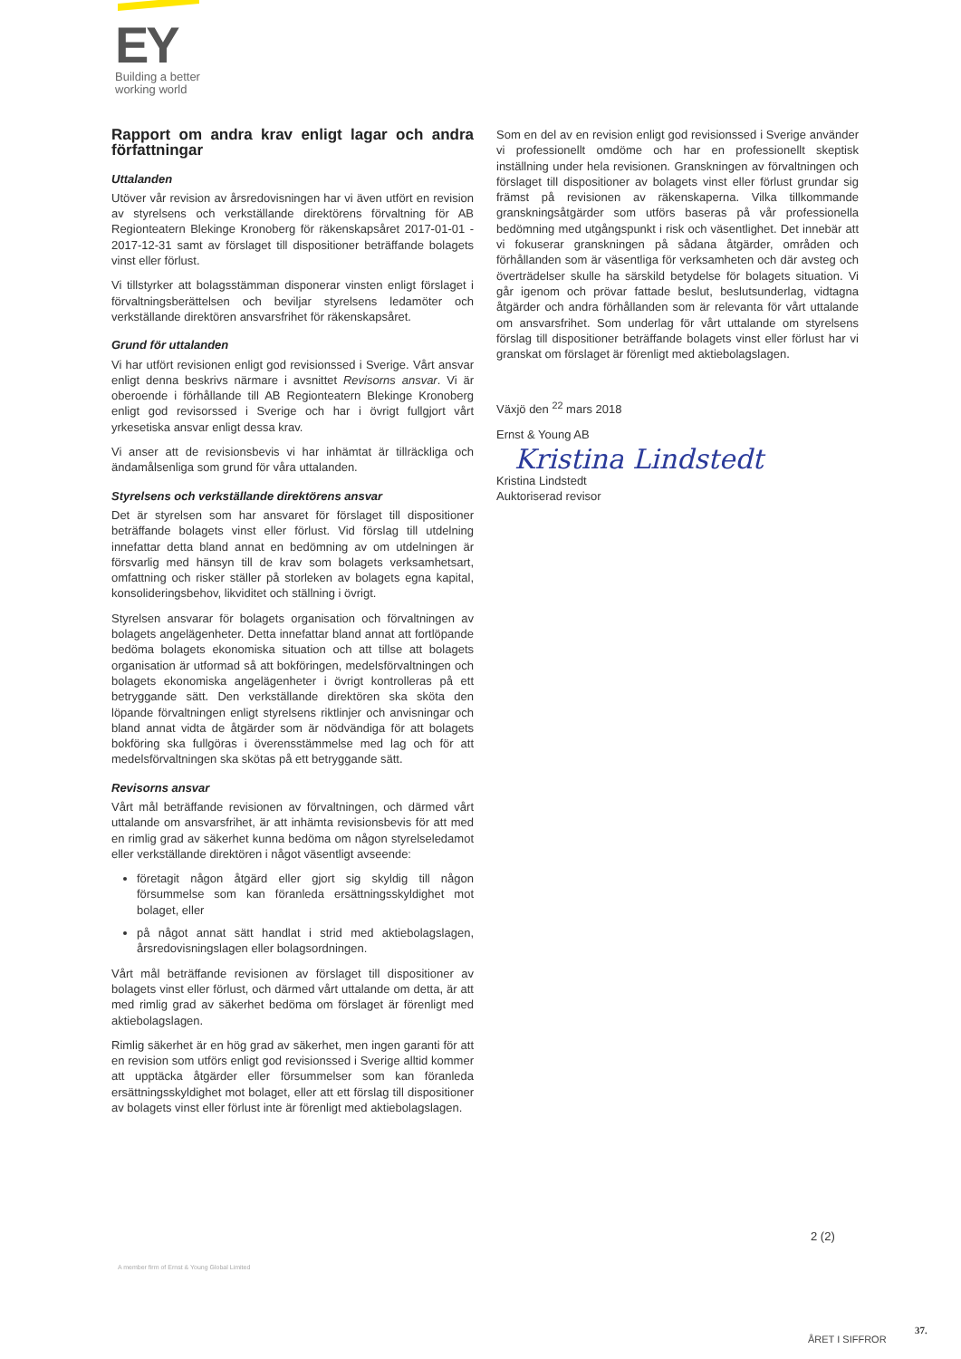EY
Building a better
working world
Rapport om andra krav enligt lagar och andra författningar
Uttalanden
Utöver vår revision av årsredovisningen har vi även utfört en revision av styrelsens och verkställande direktörens förvaltning för AB Regionteatern Blekinge Kronoberg för räkenskapsåret 2017-01-01 - 2017-12-31 samt av förslaget till dispositioner beträffande bolagets vinst eller förlust.
Vi tillstyrker att bolagsstämman disponerar vinsten enligt förslaget i förvaltningsberättelsen och beviljar styrelsens ledamöter och verkställande direktören ansvarsfrihet för räkenskapsåret.
Grund för uttalanden
Vi har utfört revisionen enligt god revisionssed i Sverige. Vårt ansvar enligt denna beskrivs närmare i avsnittet Revisorns ansvar. Vi är oberoende i förhållande till AB Regionteatern Blekinge Kronoberg enligt god revisorssed i Sverige och har i övrigt fullgjort vårt yrkesetiska ansvar enligt dessa krav.
Vi anser att de revisionsbevis vi har inhämtat är tillräckliga och ändamålsenliga som grund för våra uttalanden.
Styrelsens och verkställande direktörens ansvar
Det är styrelsen som har ansvaret för förslaget till dispositioner beträffande bolagets vinst eller förlust. Vid förslag till utdelning innefattar detta bland annat en bedömning av om utdelningen är försvarlig med hänsyn till de krav som bolagets verksamhetsart, omfattning och risker ställer på storleken av bolagets egna kapital, konsolideringsbehov, likviditet och ställning i övrigt.
Styrelsen ansvarar för bolagets organisation och förvaltningen av bolagets angelägenheter. Detta innefattar bland annat att fortlöpande bedöma bolagets ekonomiska situation och att tillse att bolagets organisation är utformad så att bokföringen, medelsförvaltningen och bolagets ekonomiska angelägenheter i övrigt kontrolleras på ett betryggande sätt. Den verkställande direktören ska sköta den löpande förvaltningen enligt styrelsens riktlinjer och anvisningar och bland annat vidta de åtgärder som är nödvändiga för att bolagets bokföring ska fullgöras i överensstämmelse med lag och för att medelsförvaltningen ska skötas på ett betryggande sätt.
Revisorns ansvar
Vårt mål beträffande revisionen av förvaltningen, och därmed vårt uttalande om ansvarsfrihet, är att inhämta revisionsbevis för att med en rimlig grad av säkerhet kunna bedöma om någon styrelseledamot eller verkställande direktören i något väsentligt avseende:
företagit någon åtgärd eller gjort sig skyldig till någon försummelse som kan föranleda ersättningsskyldighet mot bolaget, eller
på något annat sätt handlat i strid med aktiebolagslagen, årsredovisningslagen eller bolagsordningen.
Vårt mål beträffande revisionen av förslaget till dispositioner av bolagets vinst eller förlust, och därmed vårt uttalande om detta, är att med rimlig grad av säkerhet bedöma om förslaget är förenligt med aktiebolagslagen.
Rimlig säkerhet är en hög grad av säkerhet, men ingen garanti för att en revision som utförs enligt god revisionssed i Sverige alltid kommer att upptäcka åtgärder eller försummelser som kan föranleda ersättningsskyldighet mot bolaget, eller att ett förslag till dispositioner av bolagets vinst eller förlust inte är förenligt med aktiebolagslagen.
Som en del av en revision enligt god revisionssed i Sverige använder vi professionellt omdöme och har en professionellt skeptisk inställning under hela revisionen. Granskningen av förvaltningen och förslaget till dispositioner av bolagets vinst eller förlust grundar sig främst på revisionen av räkenskaperna. Vilka tillkommande granskningsåtgärder som utförs baseras på vår professionella bedömning med utgångspunkt i risk och väsentlighet. Det innebär att vi fokuserar granskningen på sådana åtgärder, områden och förhållanden som är väsentliga för verksamheten och där avsteg och överträdelser skulle ha särskild betydelse för bolagets situation. Vi går igenom och prövar fattade beslut, beslutsunderlag, vidtagna åtgärder och andra förhållanden som är relevanta för vårt uttalande om ansvarsfrihet. Som underlag för vårt uttalande om styrelsens förslag till dispositioner beträffande bolagets vinst eller förlust har vi granskat om förslaget är förenligt med aktiebolagslagen.
Växjö den <sup>22</sup> mars 2018
Ernst & Young AB
Kristina Lindstedt
Kristina Lindstedt
Auktoriserad revisor
2 (2)
A member firm of Ernst & Young Global Limited
ÅRET I SIFFROR
37.